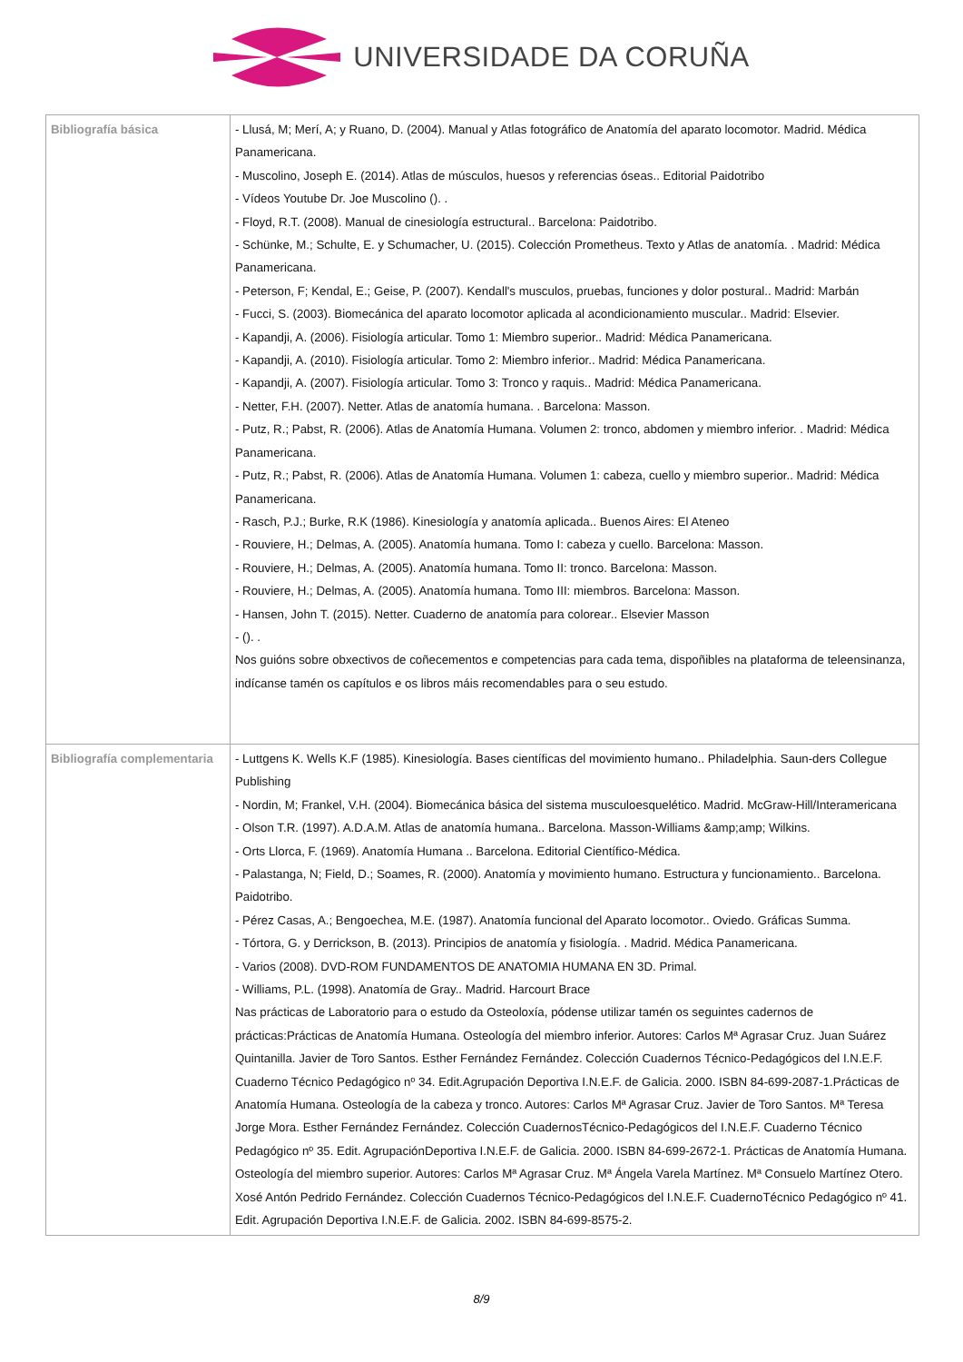UNIVERSIDADE DA CORUÑA
| Bibliografía básica | - Llusá, M; Merí, A; y Ruano, D. (2004). Manual y Atlas fotográfico de Anatomía del aparato locomotor. Madrid. Médica Panamericana. - Muscolino, Joseph E. (2014). Atlas de músculos, huesos y referencias óseas.. Editorial Paidotribo - Vídeos Youtube Dr. Joe Muscolino (). . - Floyd, R.T. (2008). Manual de cinesiología estructural.. Barcelona: Paidotribo. - Schünke, M.; Schulte, E. y Schumacher, U. (2015). Colección Prometheus. Texto y Atlas de anatomía. . Madrid: Médica Panamericana. - Peterson, F; Kendal, E.; Geise, P. (2007). Kendall's musculos, pruebas, funciones y dolor postural.. Madrid: Marbán - Fucci, S. (2003). Biomecánica del aparato locomotor aplicada al acondicionamiento muscular.. Madrid: Elsevier. - Kapandji, A. (2006). Fisiología articular. Tomo 1: Miembro superior.. Madrid: Médica Panamericana. - Kapandji, A. (2010). Fisiología articular. Tomo 2: Miembro inferior.. Madrid: Médica Panamericana. - Kapandji, A. (2007). Fisiología articular. Tomo 3: Tronco y raquis.. Madrid: Médica Panamericana. - Netter, F.H. (2007). Netter. Atlas de anatomía humana. . Barcelona: Masson. - Putz, R.; Pabst, R. (2006). Atlas de Anatomía Humana. Volumen 2: tronco, abdomen y miembro inferior. . Madrid: Médica Panamericana. - Putz, R.; Pabst, R. (2006). Atlas de Anatomía Humana. Volumen 1: cabeza, cuello y miembro superior.. Madrid: Médica Panamericana. - Rasch, P.J.; Burke, R.K (1986). Kinesiología y anatomía aplicada.. Buenos Aires: El Ateneo - Rouviere, H.; Delmas, A. (2005). Anatomía humana. Tomo I: cabeza y cuello. Barcelona: Masson. - Rouviere, H.; Delmas, A. (2005). Anatomía humana. Tomo II: tronco. Barcelona: Masson. - Rouviere, H.; Delmas, A. (2005). Anatomía humana. Tomo III: miembros. Barcelona: Masson. - Hansen, John T. (2015). Netter. Cuaderno de anatomía para colorear.. Elsevier Masson - (). . Nos guións sobre obxectivos de coñecementos e competencias para cada tema, dispoñibles na plataforma de teleensinanza, indícanse tamén os capítulos e os libros máis recomendables para o seu estudo. |
| Bibliografía complementaria | - Luttgens K. Wells K.F (1985). Kinesiología. Bases científicas del movimiento humano.. Philadelphia. Saun-ders Collegue Publishing - Nordin, M; Frankel, V.H. (2004). Biomecánica básica del sistema musculoesquelético. Madrid. McGraw-Hill/Interamericana - Olson T.R. (1997). A.D.A.M. Atlas de anatomía humana.. Barcelona. Masson-Williams &amp;amp; Wilkins. - Orts Llorca, F. (1969). Anatomía Humana .. Barcelona. Editorial Científico-Médica. - Palastanga, N; Field, D.; Soames, R. (2000). Anatomía y movimiento humano. Estructura y funcionamiento.. Barcelona. Paidotribo. - Pérez Casas, A.; Bengoechea, M.E. (1987). Anatomía funcional del Aparato locomotor.. Oviedo. Gráficas Summa. - Tórtora, G. y Derrickson, B. (2013). Principios de anatomía y fisiología. . Madrid. Médica Panamericana. - Varios (2008). DVD-ROM FUNDAMENTOS DE ANATOMIA HUMANA EN 3D. Primal. - Williams, P.L. (1998). Anatomía de Gray.. Madrid. Harcourt Brace Nas prácticas de Laboratorio para o estudo da Osteoloxía, pódense utilizar tamén os seguintes cadernos de prácticas:Prácticas de Anatomía Humana. Osteología del miembro inferior. Autores: Carlos Mª Agrasar Cruz. Juan Suárez Quintanilla. Javier de Toro Santos. Esther Fernández Fernández. Colección Cuadernos Técnico-Pedagógicos del I.N.E.F. Cuaderno Técnico Pedagógico nº 34. Edit.Agrupación Deportiva I.N.E.F. de Galicia. 2000. ISBN 84-699-2087-1.Prácticas de Anatomía Humana. Osteología de la cabeza y tronco. Autores: Carlos Mª Agrasar Cruz. Javier de Toro Santos. Mª Teresa Jorge Mora. Esther Fernández Fernández. Colección CuadernosTécnico-Pedagógicos del I.N.E.F. Cuaderno Técnico Pedagógico nº 35. Edit. AgrupaciónDeportiva I.N.E.F. de Galicia. 2000. ISBN 84-699-2672-1. Prácticas de Anatomía Humana. Osteología del miembro superior. Autores: Carlos Mª Agrasar Cruz. Mª Ángela Varela Martínez. Mª Consuelo Martínez Otero. Xosé Antón Pedrido Fernández. Colección Cuadernos Técnico-Pedagógicos del I.N.E.F. CuadernoTécnico Pedagógico nº 41. Edit. Agrupación Deportiva I.N.E.F. de Galicia. 2002. ISBN 84-699-8575-2. |
8/9